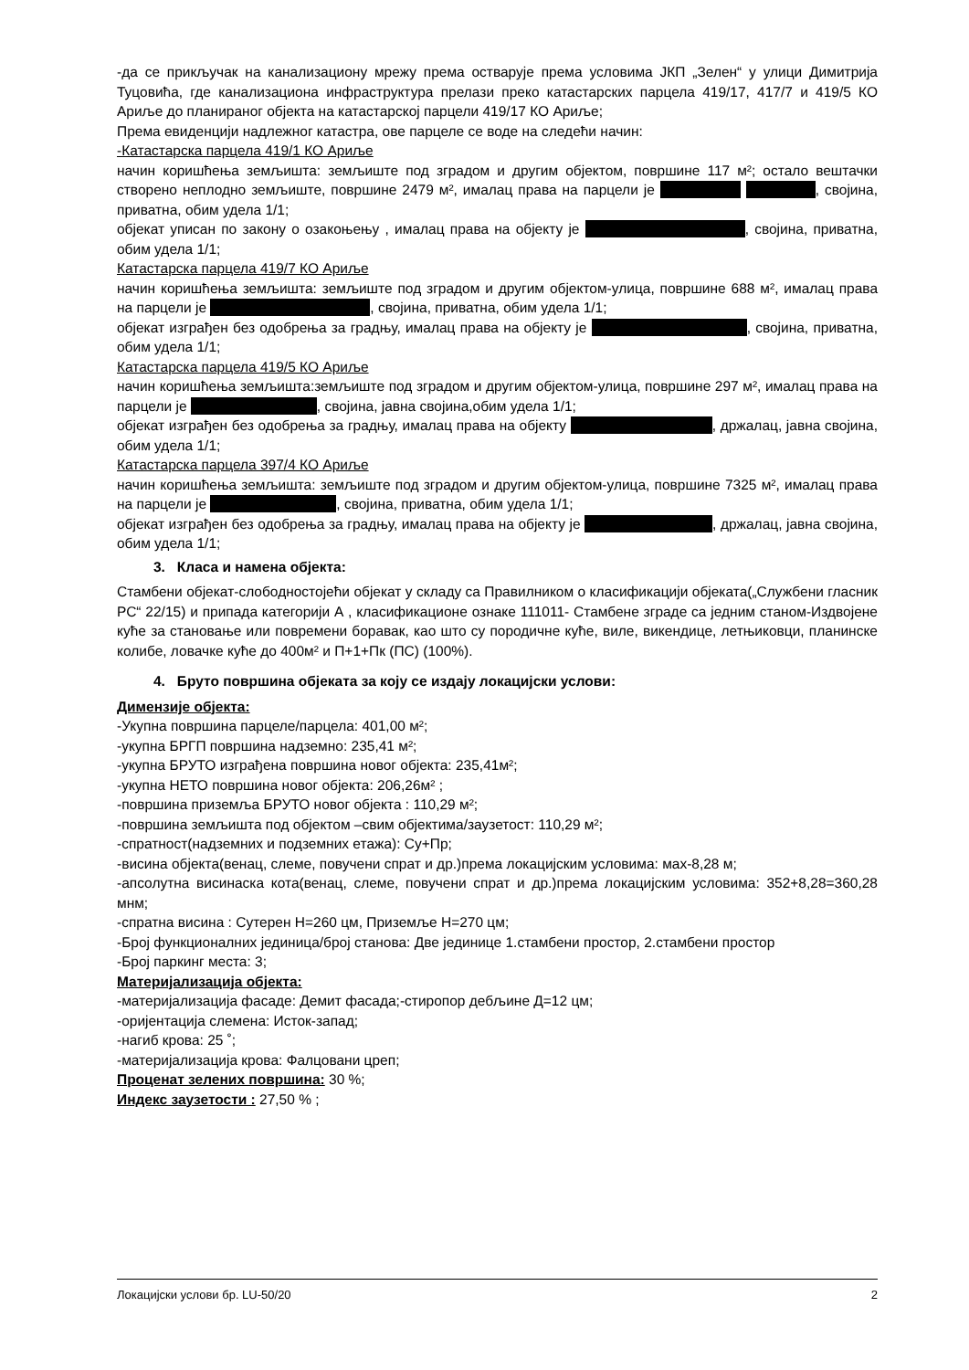-да се прикључак на канализациону мрежу према остварује према условима ЈКП „Зелен“ у улици Димитрија Туцовића, где канализациона инфраструктура прелази преко катастарских парцела 419/17, 417/7 и 419/5 КО Ариље до планираног објекта на катастарској парцели 419/17 КО Ариље;
Према евиденцији надлежног катастра, ове парцеле се воде на следећи начин:
-Катастарска парцела 419/1 КО Ариље
начин коришћења земљишта: земљиште под зградом и другим објектом, површине 117 м²; остало вештачки створено неплодно земљиште, површине 2479 м², ималац права на парцели је , својина, приватна, обим удела 1/1;
објекат уписан по закону о озакоњењу , ималац права на објекту је , својина, приватна, обим удела 1/1;
Катастарска парцела 419/7 КО Ариље
начин коришћења земљишта: земљиште под зградом и другим објектом-улица, површине 688 м², ималац права на парцели је , својина, приватна, обим удела 1/1;
објекат изграђен без одобрења за градњу, ималац права на објекту је , својина, приватна, обим удела 1/1;
Катастарска парцела 419/5 КО Ариље
начин коришћења земљишта:земљиште под зградом и другим објектом-улица, површине 297 м², ималац права на парцели је , својина, јавна својина,обим удела 1/1;
објекат изграђен без одобрења за градњу, ималац права на објекту , држалац, јавна својина, обим удела 1/1;
Катастарска парцела 397/4 КО Ариље
начин коришћења земљишта: земљиште под зградом и другим објектом-улица, површине 7325 м², ималац права на парцели је , својина, приватна, обим удела 1/1;
објекат изграђен без одобрења за градњу, ималац права на објекту је , држалац, јавна својина, обим удела 1/1;
3. Класа и намена објекта:
Стамбени објекат-слободностојећи објекат у складу са Правилником о класификацији објеката(„Службени гласник РС“ 22/15) и припада категорији А , класификационе ознаке 111011- Стамбене зграде са једним станом-Издвојене куће за становање или повремени боравак, као што су породичне куће, виле, викендице, летњиковци, планинске колибе, ловачке куће до 400м² и П+1+Пк (ПС) (100%).
4. Бруто површина објеката за коју се издају локацијски услови:
Димензије објекта:
-Укупна површина парцеле/парцела: 401,00 м²;
-укупна БРГП површина надземно: 235,41 м²;
-укупна БРУТО изграђена површина новог објекта: 235,41м²;
-укупна НЕТО површина новог објекта: 206,26м² ;
-површина приземља БРУТО новог објекта : 110,29 м²;
-површина земљишта под објектом –свим објектима/заузетост: 110,29 м²;
-спратност(надземних и подземних етажа): Су+Пр;
-висина објекта(венац, слеме, повучени спрат и др.)према локацијским условима: мах-8,28 м;
-апсолутна висинаска кота(венац, слеме, повучени спрат и др.)према локацијским условима: 352+8,28=360,28 мнм;
-спратна висина : Сутерен Н=260 цм, Приземље Н=270 цм;
-Број функционалних јединица/број станова: Две јединице 1.стамбени простор, 2.стамбени простор
-Број паркинг места: 3;
Материјализација објекта:
-материјализација фасаде: Демит фасада;-стиропор дебљине Д=12 цм;
-оријентација слемена: Исток-запад;
-нагиб крова: 25 ˚;
-материјализација крова: Фалцовани цреп;
Проценат зелених површина: 30 %;
Индекс заузетости : 27,50 % ;
Локацијски услови бр. LU-50/20 2